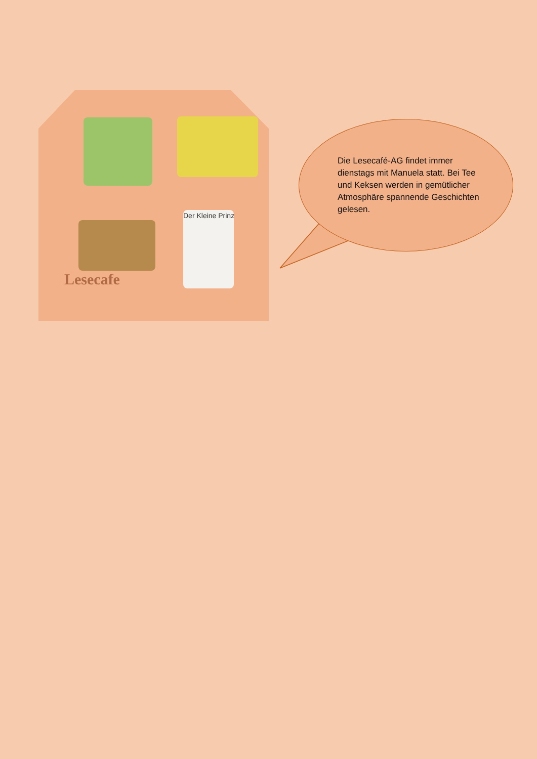Der Kleine Prinz
Lesecafe
Die Lesecafé-AG findet immer dienstags mit Manuela statt. Bei Tee und Keksen werden in gemütlicher Atmosphäre spannende Geschichten gelesen.